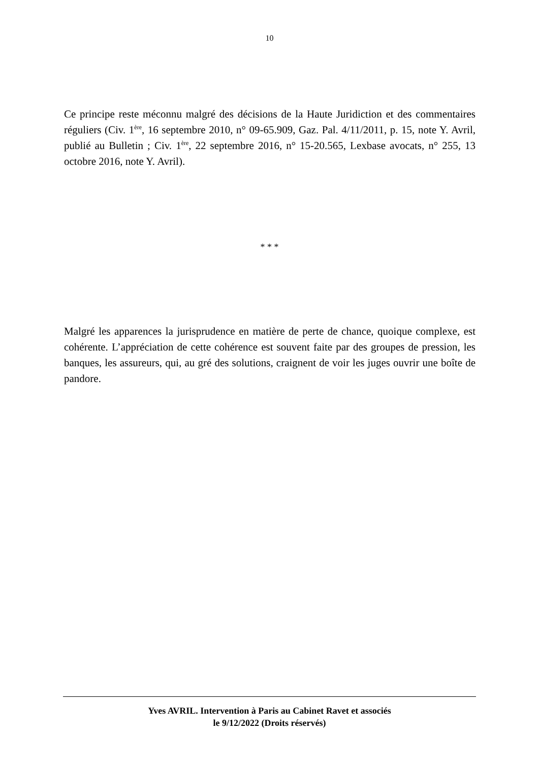10
Ce principe reste méconnu malgré des décisions de la Haute Juridiction et des commentaires réguliers (Civ. 1<sup>ère</sup>, 16 septembre 2010, n° 09-65.909, Gaz. Pal. 4/11/2011, p. 15, note Y. Avril, publié au Bulletin ; Civ. 1<sup>ère</sup>, 22 septembre 2016, n° 15-20.565, Lexbase avocats, n° 255, 13 octobre 2016, note Y. Avril).
* * *
Malgré les apparences la jurisprudence en matière de perte de chance, quoique complexe, est cohérente. L’appréciation de cette cohérence est souvent faite par des groupes de pression, les banques, les assureurs, qui, au gré des solutions, craignent de voir les juges ouvrir une boîte de pandore.
Yves AVRIL. Intervention à Paris au Cabinet Ravet et associés
le 9/12/2022 (Droits réservés)